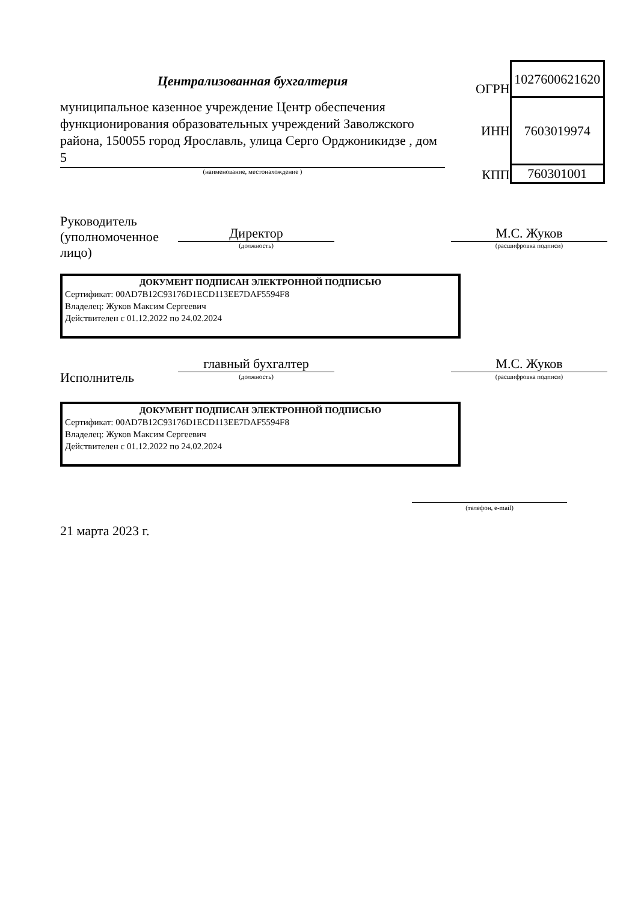Централизованная бухгалтерия
муниципальное казенное учреждение Центр обеспечения функционирования образовательных учреждений Заволжского района, 150055 город Ярославль, улица Серго Орджоникидзе , дом 5
(наименование, местонахождение )
| ОГРН | 1027600621620 |
| ИНН | 7603019974 |
| КПП | 760301001 |
Руководитель (уполномоченное лицо)
Директор
(должность)
М.С. Жуков
(расшифровка подписи)
ДОКУМЕНТ ПОДПИСАН ЭЛЕКТРОННОЙ ПОДПИСЬЮ
Сертификат: 00AD7B12C93176D1ECD113EE7DAF5594F8
Владелец: Жуков Максим Сергеевич
Действителен с 01.12.2022 по 24.02.2024
Исполнитель
главный бухгалтер
(должность)
М.С. Жуков
(расшифровка подписи)
ДОКУМЕНТ ПОДПИСАН ЭЛЕКТРОННОЙ ПОДПИСЬЮ
Сертификат: 00AD7B12C93176D1ECD113EE7DAF5594F8
Владелец: Жуков Максим Сергеевич
Действителен с 01.12.2022 по 24.02.2024
(телефон, e-mail)
21 марта 2023 г.